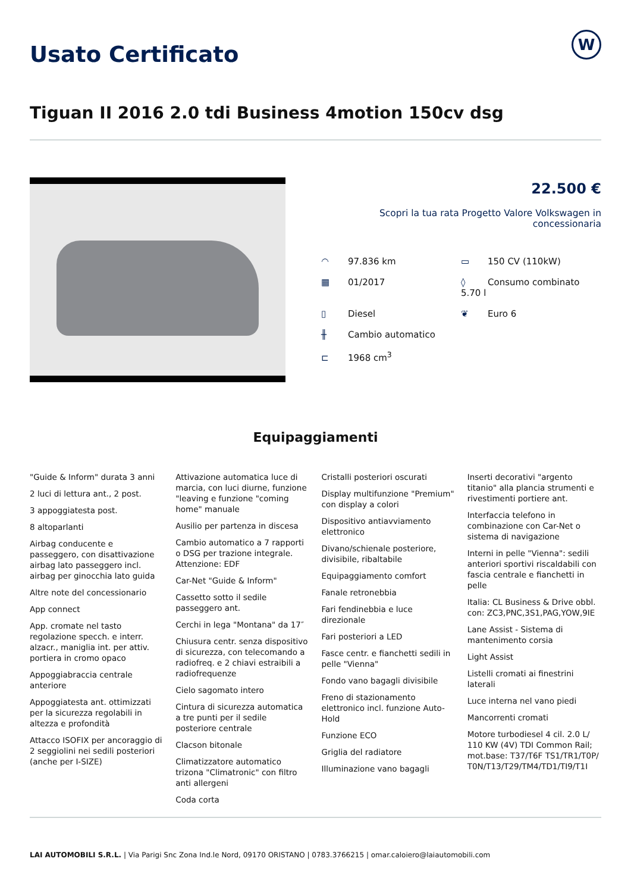Usato Certificato W
Tiguan II 2016 2.0 tdi Business 4motion 150cv dsg
22.500 €
Scopri la tua rata Progetto Valore Volkswagen in concessionaria
◠ 97.836 km
▭ 150 CV (110kW)
▦ 01/2017
◊ Consumo combinato 5.70 l
▯ Diesel
❦ Euro 6
╫ Cambio automatico
⊏ 1968 cm<sup>3</sup>
Equipaggiamenti
"Guide & Inform" durata 3 anni
2 luci di lettura ant., 2 post.
3 appoggiatesta post.
8 altoparlanti
Airbag conducente e passeggero, con disattivazione airbag lato passeggero incl. airbag per ginocchia lato guida
Altre note del concessionario
App connect
App. cromate nel tasto regolazione specch. e interr. alzacr., maniglia int. per attiv. portiera in cromo opaco
Appoggiabraccia centrale anteriore
Appoggiatesta ant. ottimizzati per la sicurezza regolabili in altezza e profondità
Attacco ISOFIX per ancoraggio di 2 seggiolini nei sedili posteriori (anche per I-SIZE)
Attivazione automatica luce di marcia, con luci diurne, funzione "leaving e funzione "coming home" manuale
Ausilio per partenza in discesa
Cambio automatico a 7 rapporti o DSG per trazione integrale. Attenzione: EDF
Car-Net "Guide & Inform"
Cassetto sotto il sedile passeggero ant.
Cerchi in lega "Montana" da 17″
Chiusura centr. senza dispositivo di sicurezza, con telecomando a radiofreq. e 2 chiavi estraibili a radiofrequenze
Cielo sagomato intero
Cintura di sicurezza automatica a tre punti per il sedile posteriore centrale
Clacson bitonale
Climatizzatore automatico trizona "Climatronic" con filtro anti allergeni
Coda corta
Cristalli posteriori oscurati
Display multifunzione "Premium" con display a colori
Dispositivo antiavviamento elettronico
Divano/schienale posteriore, divisibile, ribaltabile
Equipaggiamento comfort
Fanale retronebbia
Fari fendinebbia e luce direzionale
Fari posteriori a LED
Fasce centr. e fianchetti sedili in pelle "Vienna"
Fondo vano bagagli divisibile
Freno di stazionamento elettronico incl. funzione Auto-Hold
Funzione ECO
Griglia del radiatore
Illuminazione vano bagagli
Inserti decorativi "argento titanio" alla plancia strumenti e rivestimenti portiere ant.
Interfaccia telefono in combinazione con Car-Net o sistema di navigazione
Interni in pelle "Vienna": sedili anteriori sportivi riscaldabili con fascia centrale e fianchetti in pelle
Italia: CL Business & Drive obbl. con: ZC3,PNC,3S1,PAG,YOW,9IE
Lane Assist - Sistema di mantenimento corsia
Light Assist
Listelli cromati ai finestrini laterali
Luce interna nel vano piedi
Mancorrenti cromati
Motore turbodiesel 4 cil. 2.0 L/ 110 KW (4V) TDI Common Rail; mot.base: T37/T6F TS1/TR1/T0P/ T0N/T13/T29/TM4/TD1/TI9/T1I
LAI AUTOMOBILI S.R.L. | Via Parigi Snc Zona Ind.le Nord, 09170 ORISTANO | 0783.3766215 | omar.caloiero@laiautomobili.com